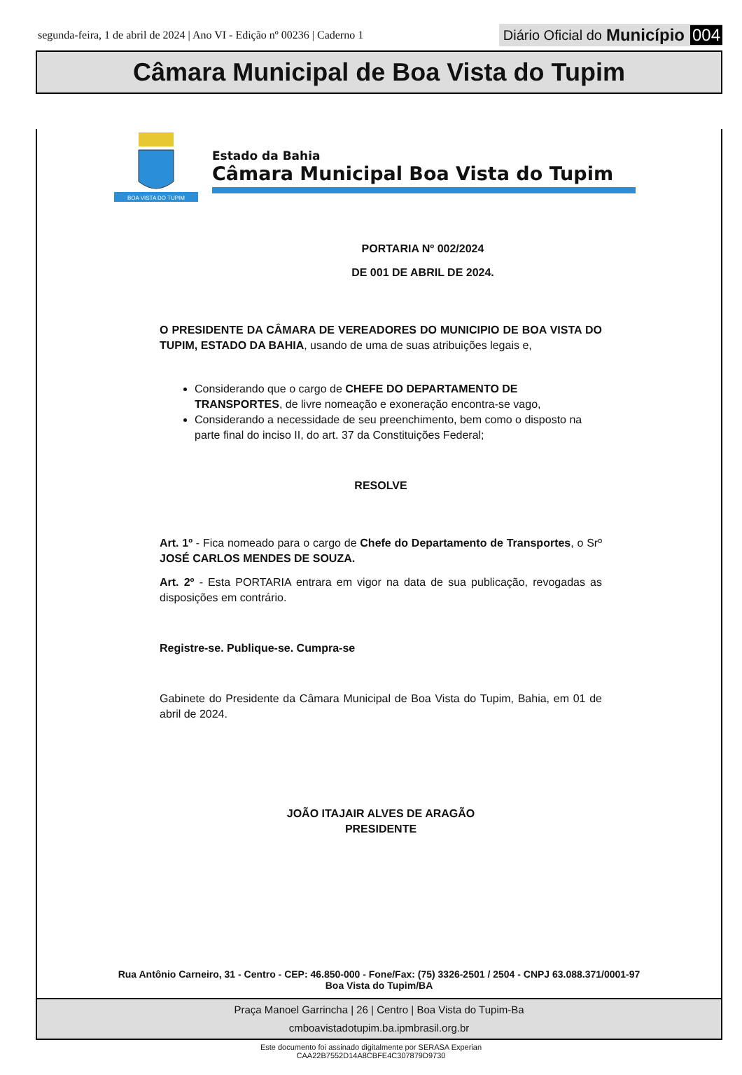segunda-feira, 1 de abril de 2024 | Ano VI - Edição nº 00236 | Caderno 1
Diário Oficial do Município 004
Câmara Municipal de Boa Vista do Tupim
BOA VISTA DO TUPIM
Estado da Bahia
Câmara Municipal Boa Vista do Tupim
PORTARIA Nº 002/2024
DE 001 DE ABRIL DE 2024.
O PRESIDENTE DA CÂMARA DE VEREADORES DO MUNICIPIO DE BOA VISTA DO TUPIM, ESTADO DA BAHIA, usando de uma de suas atribuições legais e,
Considerando que o cargo de CHEFE DO DEPARTAMENTO DE TRANSPORTES, de livre nomeação e exoneração encontra-se vago,
Considerando a necessidade de seu preenchimento, bem como o disposto na parte final do inciso II, do art. 37 da Constituições Federal;
RESOLVE
Art. 1º - Fica nomeado para o cargo de Chefe do Departamento de Transportes, o Srº JOSÉ CARLOS MENDES DE SOUZA.
Art. 2º - Esta PORTARIA entrara em vigor na data de sua publicação, revogadas as disposições em contrário.
Registre-se. Publique-se. Cumpra-se
Gabinete do Presidente da Câmara Municipal de Boa Vista do Tupim, Bahia, em 01 de abril de 2024.
JOÃO ITAJAIR ALVES DE ARAGÃO
PRESIDENTE
Rua Antônio Carneiro, 31 - Centro - CEP: 46.850-000 - Fone/Fax: (75) 3326-2501 / 2504 - CNPJ 63.088.371/0001-97
Boa Vista do Tupim/BA
Praça Manoel Garrincha | 26 | Centro | Boa Vista do Tupim-Ba
cmboavistadotupim.ba.ipmbrasil.org.br
Este documento foi assinado digitalmente por SERASA Experian
CAA22B7552D14A8CBFE4C307879D9730